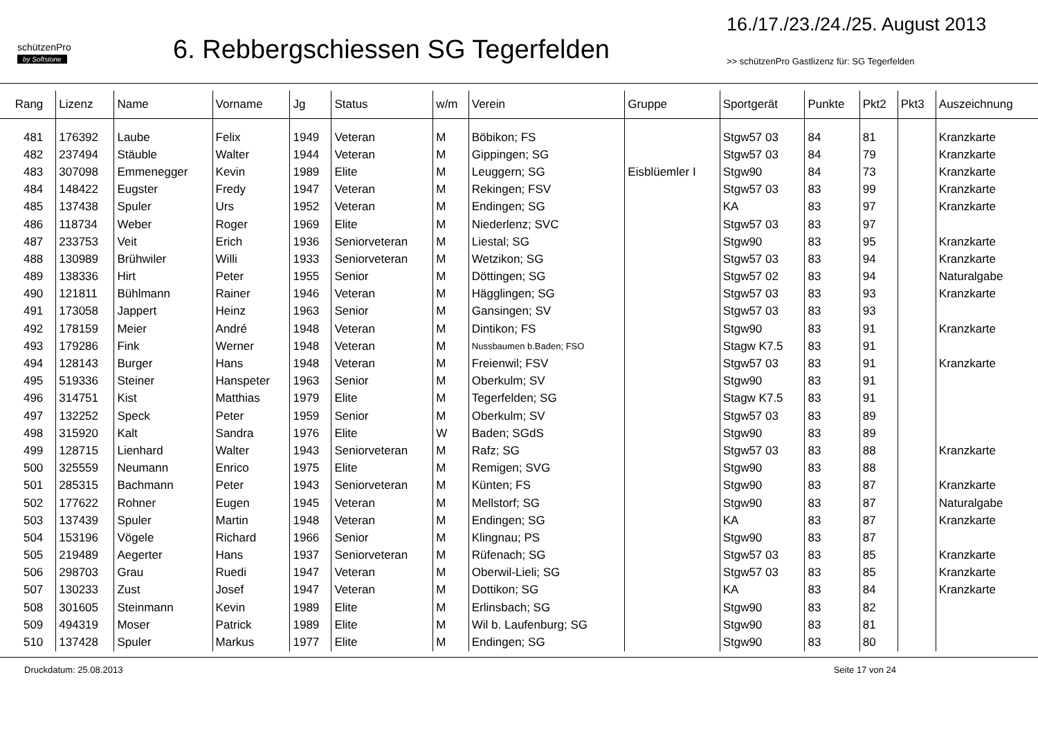schützenPro
by Softstone
6. Rebbergschiessen SG Tegerfelden
16./17./23./24./25. August 2013
>> schützenPro Gastlizenz für: SG Tegerfelden
| Rang | Lizenz | Name | Vorname | Jg | Status | w/m | Verein | Gruppe | Sportgerät | Punkte | Pkt2 | Pkt3 | Auszeichnung |
| --- | --- | --- | --- | --- | --- | --- | --- | --- | --- | --- | --- | --- | --- |
| 481 | 176392 | Laube | Felix | 1949 | Veteran | M | Böbikon; FS | | Stgw57 03 | 84 | 81 | | Kranzkarte |
| 482 | 237494 | Stäuble | Walter | 1944 | Veteran | M | Gippingen; SG | | Stgw57 03 | 84 | 79 | | Kranzkarte |
| 483 | 307098 | Emmenegger | Kevin | 1989 | Elite | M | Leuggern; SG | Eisblüemler I | Stgw90 | 84 | 73 | | Kranzkarte |
| 484 | 148422 | Eugster | Fredy | 1947 | Veteran | M | Rekingen; FSV | | Stgw57 03 | 83 | 99 | | Kranzkarte |
| 485 | 137438 | Spuler | Urs | 1952 | Veteran | M | Endingen; SG | | KA | 83 | 97 | | Kranzkarte |
| 486 | 118734 | Weber | Roger | 1969 | Elite | M | Niederlenz; SVC | | Stgw57 03 | 83 | 97 | | |
| 487 | 233753 | Veit | Erich | 1936 | Seniorveteran | M | Liestal; SG | | Stgw90 | 83 | 95 | | Kranzkarte |
| 488 | 130989 | Brühwiler | Willi | 1933 | Seniorveteran | M | Wetzikon; SG | | Stgw57 03 | 83 | 94 | | Kranzkarte |
| 489 | 138336 | Hirt | Peter | 1955 | Senior | M | Döttingen; SG | | Stgw57 02 | 83 | 94 | | Naturalgabe |
| 490 | 121811 | Bühlmann | Rainer | 1946 | Veteran | M | Hägglingen; SG | | Stgw57 03 | 83 | 93 | | Kranzkarte |
| 491 | 173058 | Jappert | Heinz | 1963 | Senior | M | Gansingen; SV | | Stgw57 03 | 83 | 93 | | |
| 492 | 178159 | Meier | André | 1948 | Veteran | M | Dintikon; FS | | Stgw90 | 83 | 91 | | Kranzkarte |
| 493 | 179286 | Fink | Werner | 1948 | Veteran | M | Nussbaumen b.Baden; FSO | | Stagw K7.5 | 83 | 91 | | |
| 494 | 128143 | Burger | Hans | 1948 | Veteran | M | Freienwil; FSV | | Stgw57 03 | 83 | 91 | | Kranzkarte |
| 495 | 519336 | Steiner | Hanspeter | 1963 | Senior | M | Oberkulm; SV | | Stgw90 | 83 | 91 | | |
| 496 | 314751 | Kist | Matthias | 1979 | Elite | M | Tegerfelden; SG | | Stagw K7.5 | 83 | 91 | | |
| 497 | 132252 | Speck | Peter | 1959 | Senior | M | Oberkulm; SV | | Stgw57 03 | 83 | 89 | | |
| 498 | 315920 | Kalt | Sandra | 1976 | Elite | W | Baden; SGdS | | Stgw90 | 83 | 89 | | |
| 499 | 128715 | Lienhard | Walter | 1943 | Seniorveteran | M | Rafz; SG | | Stgw57 03 | 83 | 88 | | Kranzkarte |
| 500 | 325559 | Neumann | Enrico | 1975 | Elite | M | Remigen; SVG | | Stgw90 | 83 | 88 | | |
| 501 | 285315 | Bachmann | Peter | 1943 | Seniorveteran | M | Künten; FS | | Stgw90 | 83 | 87 | | Kranzkarte |
| 502 | 177622 | Rohner | Eugen | 1945 | Veteran | M | Mellstorf; SG | | Stgw90 | 83 | 87 | | Naturalgabe |
| 503 | 137439 | Spuler | Martin | 1948 | Veteran | M | Endingen; SG | | KA | 83 | 87 | | Kranzkarte |
| 504 | 153196 | Vögele | Richard | 1966 | Senior | M | Klingnau; PS | | Stgw90 | 83 | 87 | | |
| 505 | 219489 | Aegerter | Hans | 1937 | Seniorveteran | M | Rüfenach; SG | | Stgw57 03 | 83 | 85 | | Kranzkarte |
| 506 | 298703 | Grau | Ruedi | 1947 | Veteran | M | Oberwil-Lieli; SG | | Stgw57 03 | 83 | 85 | | Kranzkarte |
| 507 | 130233 | Zust | Josef | 1947 | Veteran | M | Dottikon; SG | | KA | 83 | 84 | | Kranzkarte |
| 508 | 301605 | Steinmann | Kevin | 1989 | Elite | M | Erlinsbach; SG | | Stgw90 | 83 | 82 | | |
| 509 | 494319 | Moser | Patrick | 1989 | Elite | M | Wil b. Laufenburg; SG | | Stgw90 | 83 | 81 | | |
| 510 | 137428 | Spuler | Markus | 1977 | Elite | M | Endingen; SG | | Stgw90 | 83 | 80 | | |
Druckdatum: 25.08.2013 Seite 17 von 24